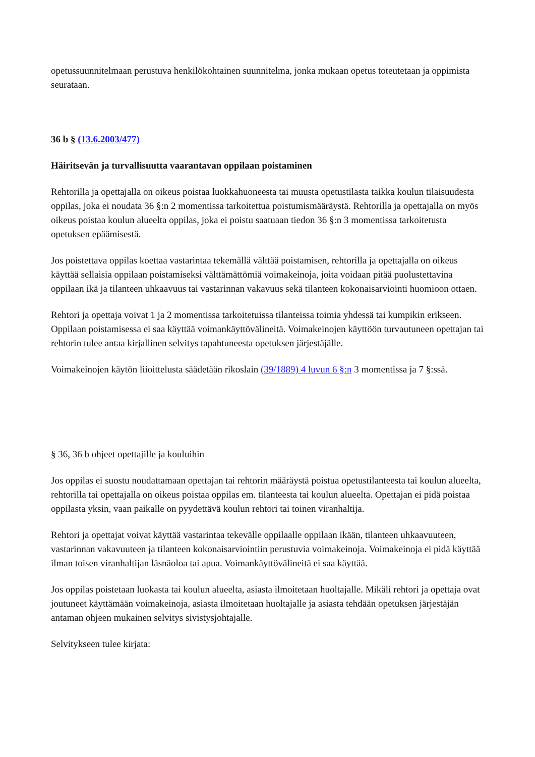opetussuunnitelmaan perustuva henkilökohtainen suunnitelma, jonka mukaan opetus toteutetaan ja oppimista seurataan.
36 b § (13.6.2003/477)
Häiritsevän ja turvallisuutta vaarantavan oppilaan poistaminen
Rehtorilla ja opettajalla on oikeus poistaa luokkahuoneesta tai muusta opetustilasta taikka koulun tilaisuudesta oppilas, joka ei noudata 36 §:n 2 momentissa tarkoitettua poistumismääräystä. Rehtorilla ja opettajalla on myös oikeus poistaa koulun alueelta oppilas, joka ei poistu saatuaan tiedon 36 §:n 3 momentissa tarkoitetusta opetuksen epäämisestä.
Jos poistettava oppilas koettaa vastarintaa tekemällä välttää poistamisen, rehtorilla ja opettajalla on oikeus käyttää sellaisia oppilaan poistamiseksi välttämättömiä voimakeinoja, joita voidaan pitää puolustettavina oppilaan ikä ja tilanteen uhkaavuus tai vastarinnan vakavuus sekä tilanteen kokonaisarviointi huomioon ottaen.
Rehtori ja opettaja voivat 1 ja 2 momentissa tarkoitetuissa tilanteissa toimia yhdessä tai kumpikin erikseen. Oppilaan poistamisessa ei saa käyttää voimankäyttövälineitä. Voimakeinojen käyttöön turvautuneen opettajan tai rehtorin tulee antaa kirjallinen selvitys tapahtuneesta opetuksen järjestäjälle.
Voimakeinojen käytön liioittelusta säädetään rikoslain (39/1889) 4 luvun 6 §:n 3 momentissa ja 7 §:ssä.
§ 36, 36 b ohjeet opettajille ja kouluihin
Jos oppilas ei suostu noudattamaan opettajan tai rehtorin määräystä poistua opetustilanteesta tai koulun alueelta, rehtorilla tai opettajalla on oikeus poistaa oppilas em. tilanteesta tai koulun alueelta. Opettajan ei pidä poistaa oppilasta yksin, vaan paikalle on pyydettävä koulun rehtori tai toinen viranhaltija.
Rehtori ja opettajat voivat käyttää vastarintaa tekevälle oppilaalle oppilaan ikään, tilanteen uhkaavuuteen, vastarinnan vakavuuteen ja tilanteen kokonaisarviointiin perustuvia voimakeinoja. Voimakeinoja ei pidä käyttää ilman toisen viranhaltijan läsnäoloa tai apua. Voimankäyttövälineitä ei saa käyttää.
Jos oppilas poistetaan luokasta tai koulun alueelta, asiasta ilmoitetaan huoltajalle. Mikäli rehtori ja opettaja ovat joutuneet käyttämään voimakeinoja, asiasta ilmoitetaan huoltajalle ja asiasta tehdään opetuksen järjestäjän antaman ohjeen mukainen selvitys sivistysjohtajalle.
Selvitykseen tulee kirjata: